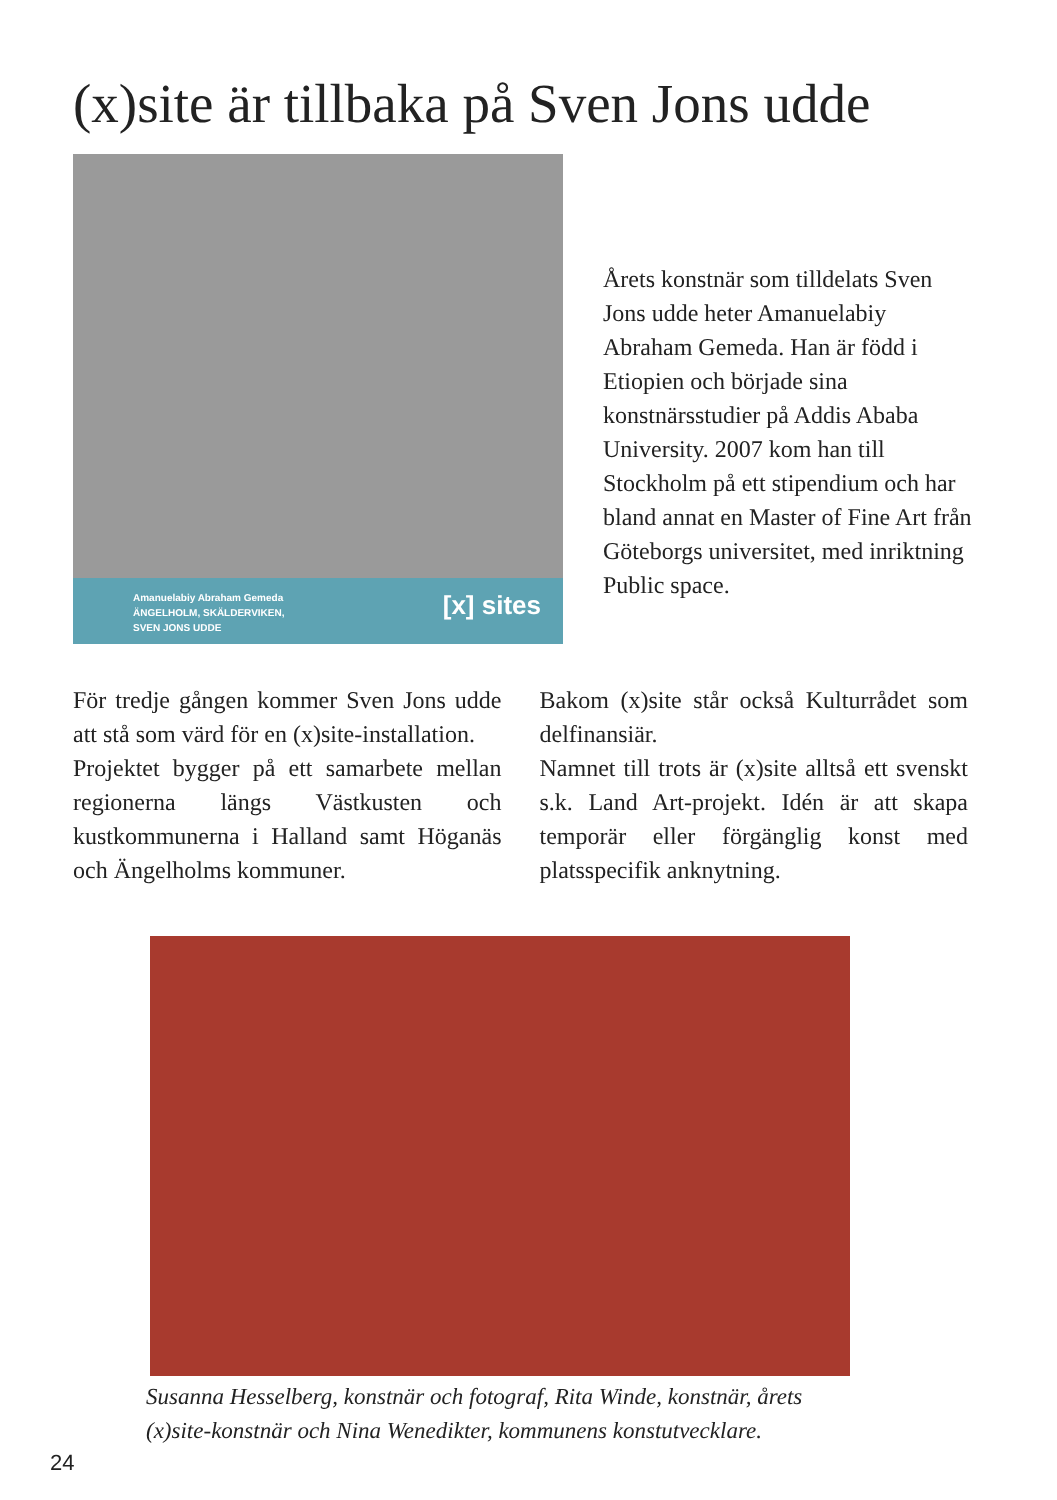(x)site är tillbaka på Sven Jons udde
Amanuelabiy Abraham Gemeda
ÄNGELHOLM, SKÄLDERVIKEN,
SVEN JONS UDDE
[x] sites
Årets konstnär som tilldelats Sven Jons udde heter Amanuelabiy Abraham Gemeda. Han är född i Etiopien och började sina konstnärsstudier på Addis Ababa University. 2007 kom han till Stockholm på ett stipendium och har bland annat en Master of Fine Art från Göteborgs universitet, med inriktning Public space.
För tredje gången kommer Sven Jons udde att stå som värd för en (x)site-installation.
Projektet bygger på ett samarbete mellan regionerna längs Västkusten och kustkommunerna i Halland samt Höganäs och Ängelholms kommuner.
Bakom (x)site står också Kulturrådet som delfinansiär.
Namnet till trots är (x)site alltså ett svenskt s.k. Land Art-projekt. Idén är att skapa temporär eller förgänglig konst med platsspecifik anknytning.
Susanna Hesselberg, konstnär och fotograf, Rita Winde, konstnär, årets (x)site-konstnär och Nina Wenedikter, kommunens konstutvecklare.
24